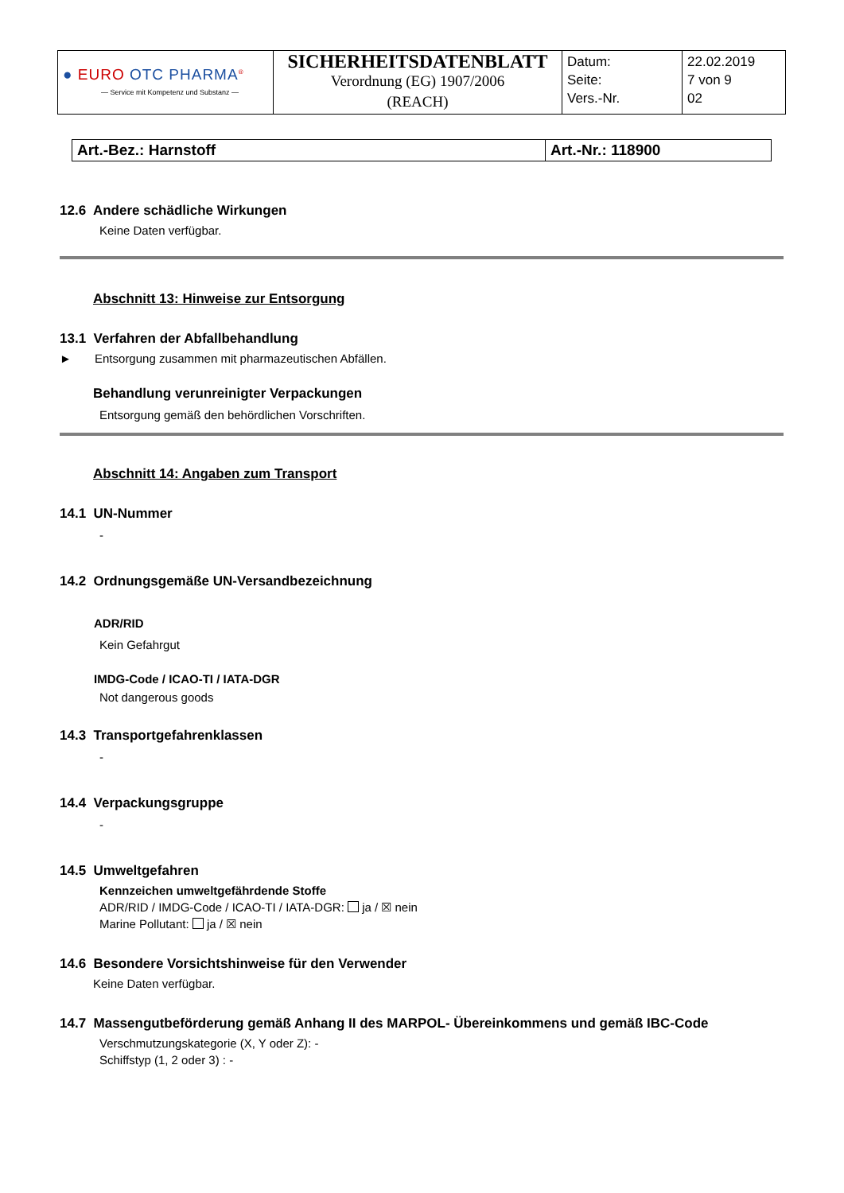| ● EURO OTC PHARMA<sup>®</sup> — Service mit Kompetenz und Substanz — | SICHERHEITSDATENBLATT Verordnung (EG) 1907/2006 (REACH) | Datum: Seite: Vers.-Nr. | 22.02.2019 7 von 9 02 |
| Art.-Bez.: Harnstoff | Art.-Nr.: 118900 |
12.6 Andere schädliche Wirkungen
Keine Daten verfügbar.
Abschnitt 13: Hinweise zur Entsorgung
13.1 Verfahren der Abfallbehandlung
► Entsorgung zusammen mit pharmazeutischen Abfällen.
Behandlung verunreinigter Verpackungen
Entsorgung gemäß den behördlichen Vorschriften.
Abschnitt 14: Angaben zum Transport
14.1 UN-Nummer
-
14.2 Ordnungsgemäße UN-Versandbezeichnung
ADR/RID
Kein Gefahrgut
IMDG-Code / ICAO-TI / IATA-DGR
Not dangerous goods
14.3 Transportgefahrenklassen
-
14.4 Verpackungsgruppe
-
14.5 Umweltgefahren
Kennzeichen umweltgefährdende Stoffe
ADR/RID / IMDG-Code / ICAO-TI / IATA-DGR: ja / ☒ nein
Marine Pollutant: ja / ☒ nein
14.6 Besondere Vorsichtshinweise für den Verwender
Keine Daten verfügbar.
14.7 Massengutbeförderung gemäß Anhang II des MARPOL- Übereinkommens und gemäß IBC-Code
Verschmutzungskategorie (X, Y oder Z): -
Schiffstyp (1, 2 oder 3) : -